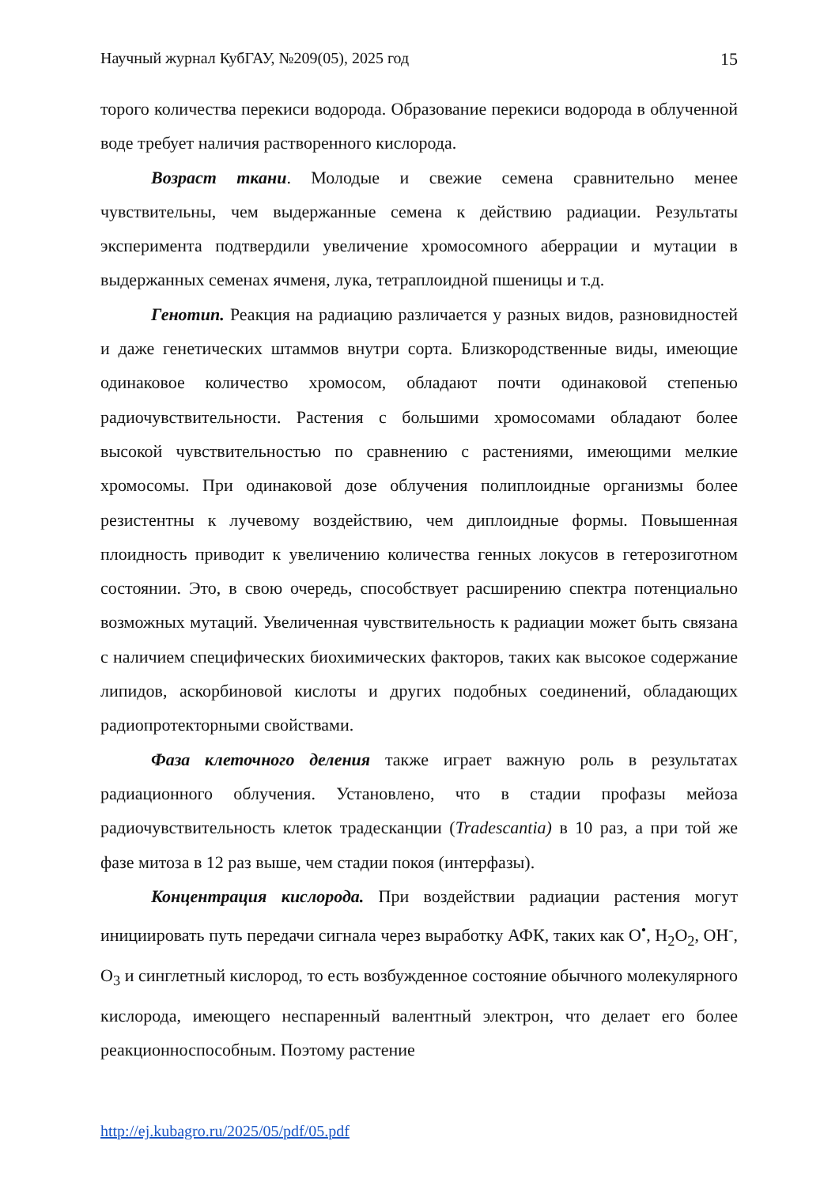Научный журнал КубГАУ, №209(05), 2025 год 15
торого количества перекиси водорода. Образование перекиси водорода в облученной воде требует наличия растворенного кислорода.
Возраст ткани. Молодые и свежие семена сравнительно менее чувствительны, чем выдержанные семена к действию радиации. Результаты эксперимента подтвердили увеличение хромосомного аберрации и мутации в выдержанных семенах ячменя, лука, тетраплоидной пшеницы и т.д.
Генотип. Реакция на радиацию различается у разных видов, разновидностей и даже генетических штаммов внутри сорта. Близкородственные виды, имеющие одинаковое количество хромосом, обладают почти одинаковой степенью радиочувствительности. Растения с большими хромосомами обладают более высокой чувствительностью по сравнению с растениями, имеющими мелкие хромосомы. При одинаковой дозе облучения полиплоидные организмы более резистентны к лучевому воздействию, чем диплоидные формы. Повышенная плоидность приводит к увеличению количества генных локусов в гетерозиготном состоянии. Это, в свою очередь, способствует расширению спектра потенциально возможных мутаций. Увеличенная чувствительность к радиации может быть связана с наличием специфических биохимических факторов, таких как высокое содержание липидов, аскорбиновой кислоты и других подобных соединений, обладающих радиопротекторными свойствами.
Фаза клеточного деления также играет важную роль в результатах радиационного облучения. Установлено, что в стадии профазы мейоза радиочувствительность клеток традесканции (Tradescantia) в 10 раз, а при той же фазе митоза в 12 раз выше, чем стадии покоя (интерфазы).
Концентрация кислорода. При воздействии радиации растения могут инициировать путь передачи сигнала через выработку АФК, таких как O<sup>•</sup>, H<sub>2</sub>O<sub>2</sub>, OH<sup>-</sup>, O<sub>3</sub> и синглетный кислород, то есть возбужденное состояние обычного молекулярного кислорода, имеющего неспаренный валентный электрон, что делает его более реакционноспособным. Поэтому растение
http://ej.kubagro.ru/2025/05/pdf/05.pdf